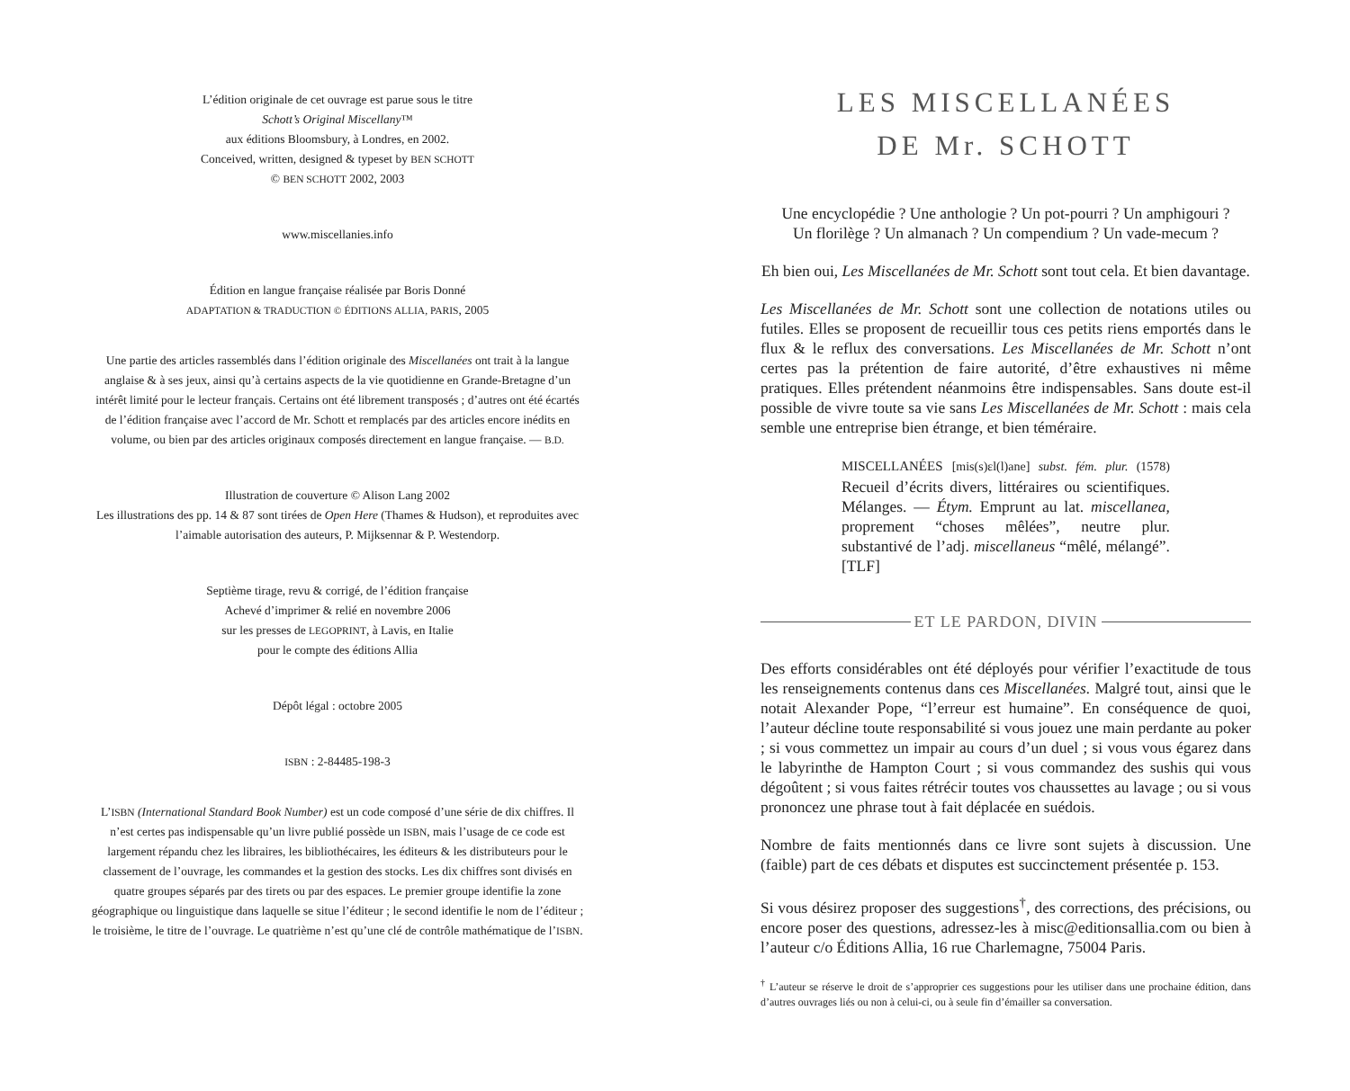L’édition originale de cet ouvrage est parue sous le titre
Schott’s Original Miscellany™
aux éditions Bloomsbury, à Londres, en 2002.
Conceived, written, designed & typeset by BEN SCHOTT
© BEN SCHOTT 2002, 2003
www.miscellanies.info
Édition en langue française réalisée par Boris Donné
ADAPTATION & TRADUCTION © ÉDITIONS ALLIA, PARIS, 2005
Une partie des articles rassemblés dans l’édition originale des Miscellanées ont trait à la langue anglaise & à ses jeux, ainsi qu’à certains aspects de la vie quotidienne en Grande-Bretagne d’un intérêt limité pour le lecteur français. Certains ont été librement transposés ; d’autres ont été écartés de l’édition française avec l’accord de Mr. Schott et remplacés par des articles encore inédits en volume, ou bien par des articles originaux composés directement en langue française. — B.D.
Illustration de couverture © Alison Lang 2002
Les illustrations des pp. 14 & 87 sont tirées de Open Here (Thames & Hudson), et reproduites avec l’aimable autorisation des auteurs, P. Mijksennar & P. Westendorp.
Septième tirage, revu & corrigé, de l’édition française
Achevé d’imprimer & relié en novembre 2006
sur les presses de LEGOPRINT, à Lavis, en Italie
pour le compte des éditions Allia
Dépôt légal : octobre 2005
ISBN : 2-84485-198-3
L’ISBN (International Standard Book Number) est un code composé d’une série de dix chiffres. Il n’est certes pas indispensable qu’un livre publié possède un ISBN, mais l’usage de ce code est largement répandu chez les libraires, les bibliothécaires, les éditeurs & les distributeurs pour le classement de l’ouvrage, les commandes et la gestion des stocks. Les dix chiffres sont divisés en quatre groupes séparés par des tirets ou par des espaces. Le premier groupe identifie la zone géographique ou linguistique dans laquelle se situe l’éditeur ; le second identifie le nom de l’éditeur ; le troisième, le titre de l’ouvrage. Le quatrième n’est qu’une clé de contrôle mathématique de l’ISBN.
LES MISCELLANÉES
DE Mr. SCHOTT
Une encyclopédie ? Une anthologie ? Un pot-pourri ? Un amphigouri ?
Un florilège ? Un almanach ? Un compendium ? Un vade-mecum ?
Eh bien oui, Les Miscellanées de Mr. Schott sont tout cela. Et bien davantage.
Les Miscellanées de Mr. Schott sont une collection de notations utiles ou futiles. Elles se proposent de recueillir tous ces petits riens emportés dans le flux & le reflux des conversations. Les Miscellanées de Mr. Schott n’ont certes pas la prétention de faire autorité, d’être exhaustives ni même pratiques. Elles prétendent néanmoins être indispensables. Sans doute est-il possible de vivre toute sa vie sans Les Miscellanées de Mr. Schott : mais cela semble une entreprise bien étrange, et bien téméraire.
MISCELLANÉES [mis(s)ɛl(l)ane] subst. fém. plur. (1578) Recueil d’écrits divers, littéraires ou scientifiques. Mélanges. — Étym. Emprunt au lat. miscellanea, proprement “choses mêlées”, neutre plur. substantivé de l’adj. miscellaneus “mêlé, mélangé”. [TLF]
ET LE PARDON, DIVIN
Des efforts considérables ont été déployés pour vérifier l’exactitude de tous les renseignements contenus dans ces Miscellanées. Malgré tout, ainsi que le notait Alexander Pope, “l’erreur est humaine”. En conséquence de quoi, l’auteur décline toute responsabilité si vous jouez une main perdante au poker ; si vous commettez un impair au cours d’un duel ; si vous vous égarez dans le labyrinthe de Hampton Court ; si vous commandez des sushis qui vous dégoûtent ; si vous faites rétrécir toutes vos chaussettes au lavage ; ou si vous prononcez une phrase tout à fait déplacée en suédois.
Nombre de faits mentionnés dans ce livre sont sujets à discussion. Une (faible) part de ces débats et disputes est succinctement présentée p. 153.
Si vous désirez proposer des suggestions<sup>†</sup>, des corrections, des précisions, ou encore poser des questions, adressez-les à misc@editionsallia.com ou bien à l’auteur c/o Éditions Allia, 16 rue Charlemagne, 75004 Paris.
<sup>†</sup> L’auteur se réserve le droit de s’approprier ces suggestions pour les utiliser dans une prochaine édition, dans d’autres ouvrages liés ou non à celui-ci, ou à seule fin d’émailler sa conversation.